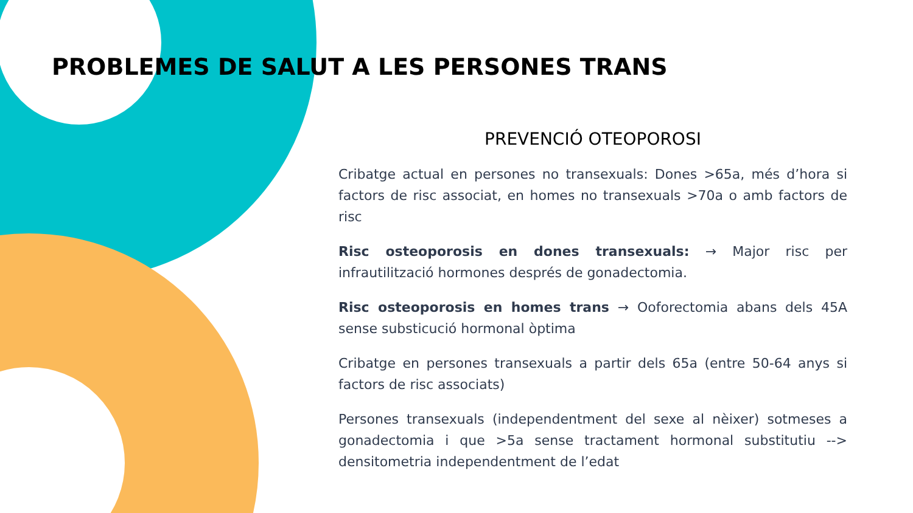PROBLEMES DE SALUT A LES PERSONES TRANS
PREVENCIÓ OTEOPOROSI
Cribatge actual en persones no transexuals: Dones >65a, més d’hora si factors de risc associat, en homes no transexuals >70a o amb factors de risc
Risc osteoporosis en dones transexuals: → Major risc per infrautilització hormones després de gonadectomia.
Risc osteoporosis en homes trans → Ooforectomia abans dels 45A sense substicució hormonal òptima
Cribatge en persones transexuals a partir dels 65a (entre 50-64 anys si factors de risc associats)
Persones transexuals (independentment del sexe al nèixer) sotmeses a gonadectomia i que >5a sense tractament hormonal substitutiu --> densitometria independentment de l’edat